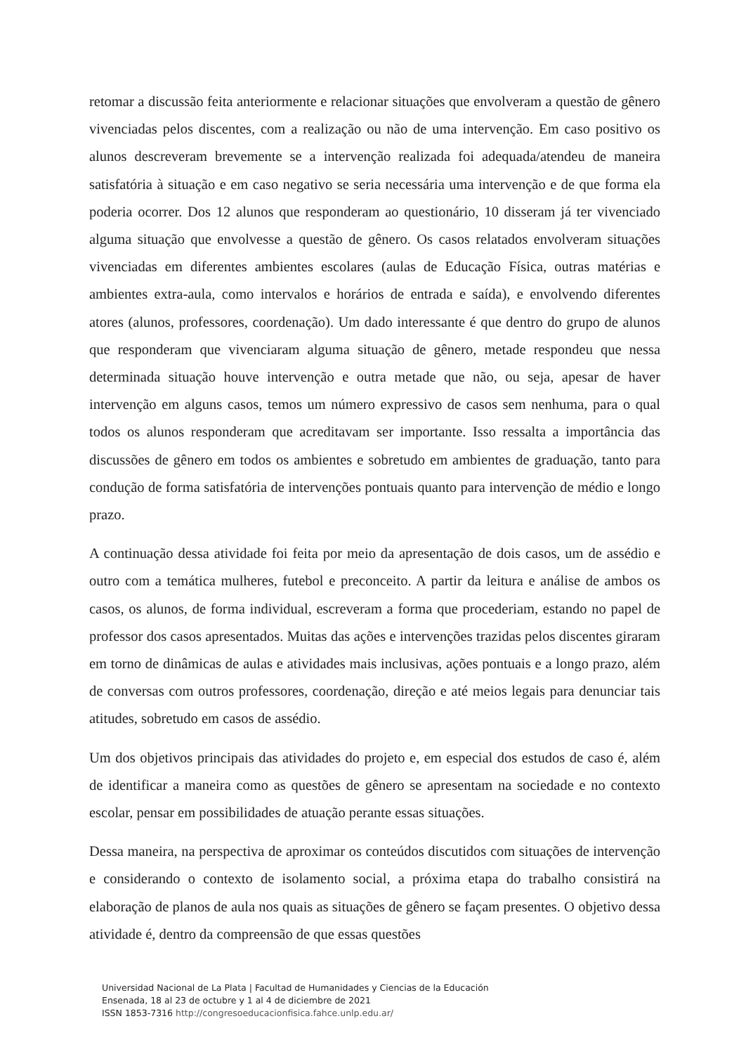retomar a discussão feita anteriormente e relacionar situações que envolveram a questão de gênero vivenciadas pelos discentes, com a realização ou não de uma intervenção. Em caso positivo os alunos descreveram brevemente se a intervenção realizada foi adequada/atendeu de maneira satisfatória à situação e em caso negativo se seria necessária uma intervenção e de que forma ela poderia ocorrer. Dos 12 alunos que responderam ao questionário, 10 disseram já ter vivenciado alguma situação que envolvesse a questão de gênero. Os casos relatados envolveram situações vivenciadas em diferentes ambientes escolares (aulas de Educação Física, outras matérias e ambientes extra-aula, como intervalos e horários de entrada e saída), e envolvendo diferentes atores (alunos, professores, coordenação). Um dado interessante é que dentro do grupo de alunos que responderam que vivenciaram alguma situação de gênero, metade respondeu que nessa determinada situação houve intervenção e outra metade que não, ou seja, apesar de haver intervenção em alguns casos, temos um número expressivo de casos sem nenhuma, para o qual todos os alunos responderam que acreditavam ser importante. Isso ressalta a importância das discussões de gênero em todos os ambientes e sobretudo em ambientes de graduação, tanto para condução de forma satisfatória de intervenções pontuais quanto para intervenção de médio e longo prazo.
A continuação dessa atividade foi feita por meio da apresentação de dois casos, um de assédio e outro com a temática mulheres, futebol e preconceito. A partir da leitura e análise de ambos os casos, os alunos, de forma individual, escreveram a forma que procederiam, estando no papel de professor dos casos apresentados. Muitas das ações e intervenções trazidas pelos discentes giraram em torno de dinâmicas de aulas e atividades mais inclusivas, ações pontuais e a longo prazo, além de conversas com outros professores, coordenação, direção e até meios legais para denunciar tais atitudes, sobretudo em casos de assédio.
Um dos objetivos principais das atividades do projeto e, em especial dos estudos de caso é, além de identificar a maneira como as questões de gênero se apresentam na sociedade e no contexto escolar, pensar em possibilidades de atuação perante essas situações.
Dessa maneira, na perspectiva de aproximar os conteúdos discutidos com situações de intervenção e considerando o contexto de isolamento social, a próxima etapa do trabalho consistirá na elaboração de planos de aula nos quais as situações de gênero se façam presentes. O objetivo dessa atividade é, dentro da compreensão de que essas questões
Universidad Nacional de La Plata | Facultad de Humanidades y Ciencias de la Educación
Ensenada, 18 al 23 de octubre y 1 al 4 de diciembre de 2021
ISSN 1853-7316 http://congresoeducacionfisica.fahce.unlp.edu.ar/